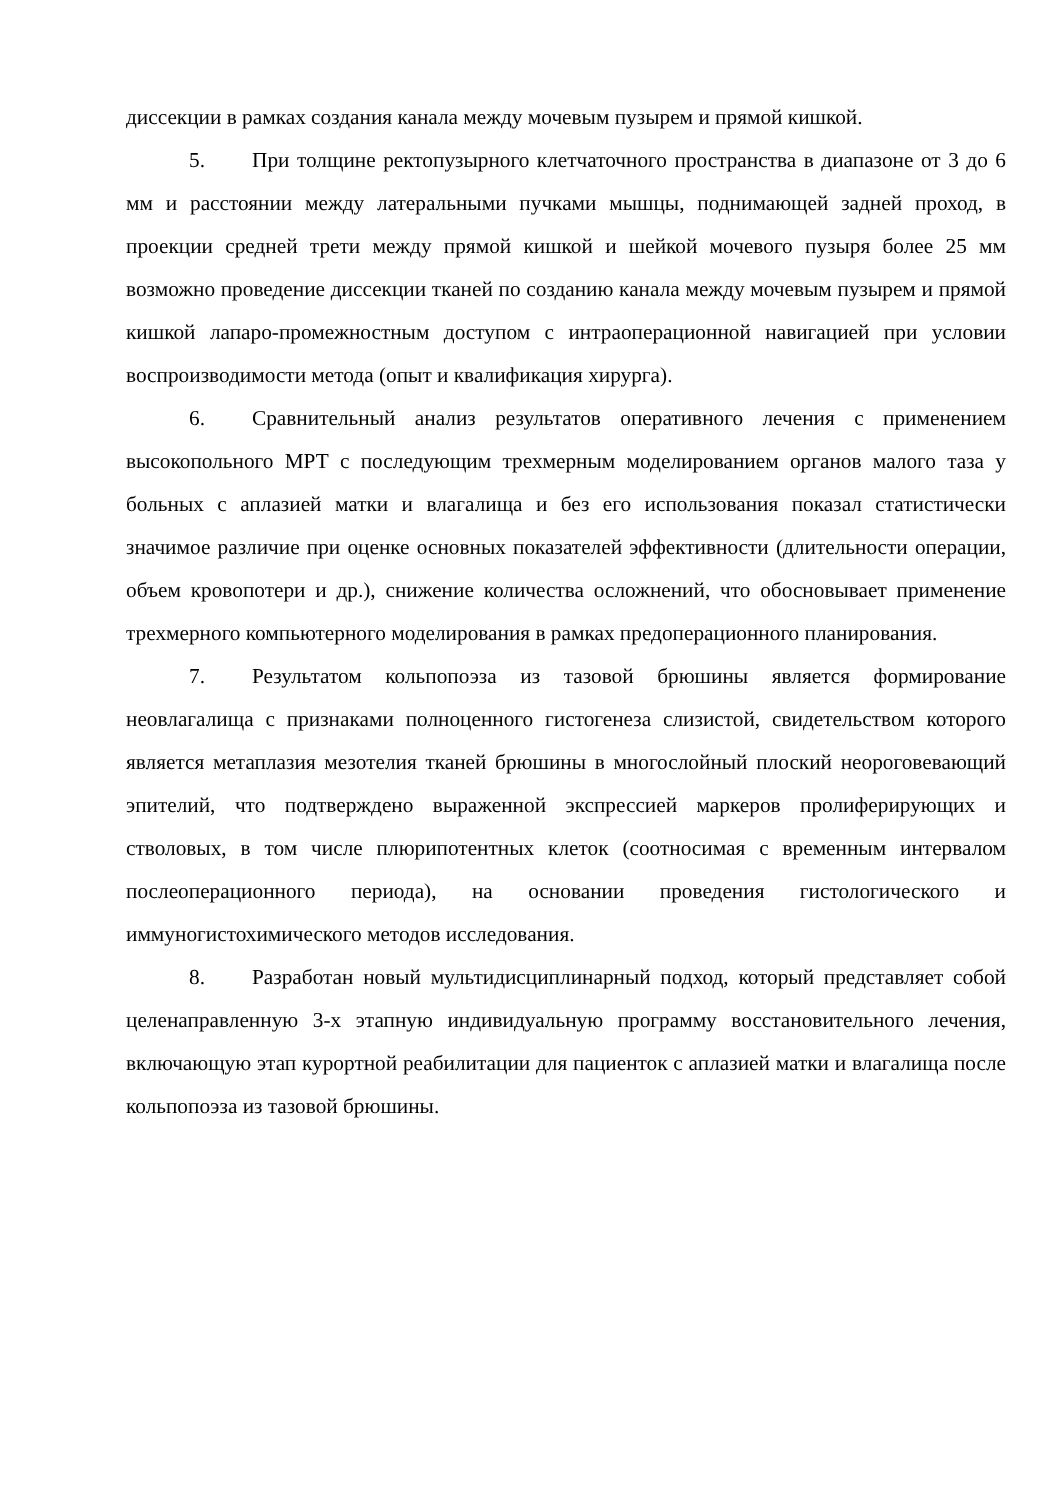диссекции в рамках создания канала между мочевым пузырем и прямой кишкой.
5. При толщине ректопузырного клетчаточного пространства в диапазоне от 3 до 6 мм и расстоянии между латеральными пучками мышцы, поднимающей задней проход, в проекции средней трети между прямой кишкой и шейкой мочевого пузыря более 25 мм возможно проведение диссекции тканей по созданию канала между мочевым пузырем и прямой кишкой лапаро-промежностным доступом с интраоперационной навигацией при условии воспроизводимости метода (опыт и квалификация хирурга).
6. Сравнительный анализ результатов оперативного лечения с применением высокопольного МРТ с последующим трехмерным моделированием органов малого таза у больных с аплазией матки и влагалища и без его использования показал статистически значимое различие при оценке основных показателей эффективности (длительности операции, объем кровопотери и др.), снижение количества осложнений, что обосновывает применение трехмерного компьютерного моделирования в рамках предоперационного планирования.
7. Результатом кольпопоэза из тазовой брюшины является формирование неовлагалища с признаками полноценного гистогенеза слизистой, свидетельством которого является метаплазия мезотелия тканей брюшины в многослойный плоский неороговевающий эпителий, что подтверждено выраженной экспрессией маркеров пролиферирующих и стволовых, в том числе плюрипотентных клеток (соотносимая с временным интервалом послеоперационного периода), на основании проведения гистологического и иммуногистохимического методов исследования.
8. Разработан новый мультидисциплинарный подход, который представляет собой целенаправленную 3-х этапную индивидуальную программу восстановительного лечения, включающую этап курортной реабилитации для пациенток с аплазией матки и влагалища после кольпопоэза из тазовой брюшины.